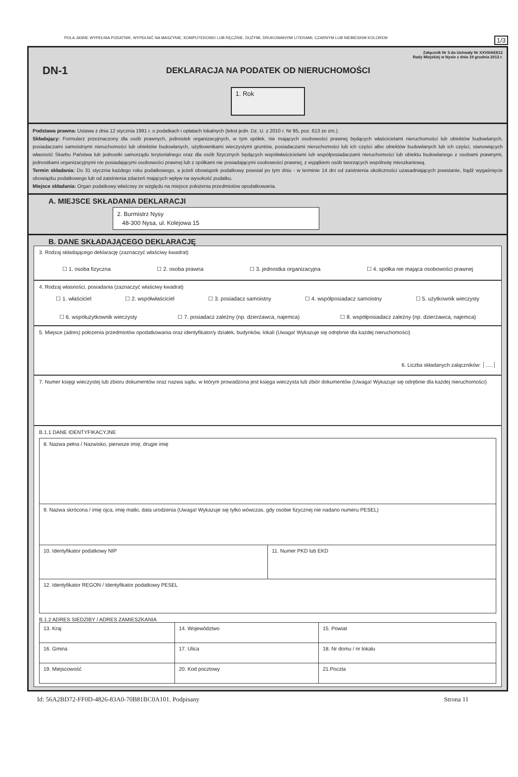POLA JASNE WYPEŁNIA PODATNIK, WYPEŁNIĆ NA MASZYNIE, KOMPUTEROWO LUB RĘCZNIE, DUŻYMI, DRUKOWANYMI LITERAMI, CZARNYM LUB NIEBIESKIM KOLOREM 1/3
Załącznik Nr 3 do Uchwały Nr XXVII/443/12
Rady Miejskiej w Nysie z dnia 19 grudnia 2012 r.
DN-1
DEKLARACJA NA PODATEK OD NIERUCHOMOŚCI
1. Rok
Podstawa prawna: Ustawa z dnia 12 stycznia 1991 r. o podatkach i opłatach lokalnych (tekst jedn. Dz. U. z 2010 r. Nr 95, poz. 613 ze zm.).
Składający: Formularz przeznaczony dla osób prawnych, jednostek organizacyjnych, w tym spółek, nie mających osobowości prawnej będących właścicielami nieruchomości lub obiektów budowlanych, posiadaczami samoistnymi nieruchomości lub obiektów budowlanych, użytkownikami wieczystymi gruntów, posiadaczami nieruchomości lub ich części albo obiektów budowlanych lub ich części, stanowiących własność Skarbu Państwa lub jednostki samorządu terytorialnego oraz dla osób fizycznych będących współwłaścicielami lub współposiadaczami nieruchomości lub obiektu budowlanego z osobami prawnymi, jednostkami organizacyjnymi nie posiadającymi osobowości prawnej lub z spółkami nie posiadającymi osobowości prawnej, z wyjątkiem osób tworzących wspólnotę mieszkaniową.
Termin składania: Do 31 stycznia każdego roku podatkowego, a jeżeli obowiązek podatkowy powstał po tym dniu - w terminie 14 dni od zaistnienia okoliczności uzasadniających powstanie, bądź wygaśnięcie obowiązku podatkowego lub od zaistnienia zdarzeń mających wpływ na wysokość podatku.
Miejsce składania: Organ podatkowy właściwy ze względu na miejsce położenia przedmiotów opodatkowania.
A. MIEJSCE SKŁADANIA DEKLARACJI
2. Burmistrz Nysy
48-300 Nysa, ul. Kolejowa 15
B. DANE SKŁADAJĄCEGO DEKLARACJĘ
3. Rodzaj składającego deklarację (zaznaczyć właściwy kwadrat)
☐ 1. osoba fizyczna ☐ 2. osoba prawna ☐ 3. jednostka organizacyjna ☐ 4. spółka nie mająca osobowości prawnej
4. Rodzaj własności, posiadania (zaznaczyć właściwy kwadrat)
☐ 1. właściciel ☐ 2. współwłaściciel ☐ 3. posiadacz samoistny ☐ 4. współposiadacz samoistny ☐ 5. użytkownik wieczysty
☐ 6. współużytkownik wieczysty ☐ 7. posiadacz zależny (np. dzierżawca, najemca) ☐ 8. współposiadacz zależny (np. dzierżawca, najemca)
5. Miejsce (adres) położenia przedmiotów opodatkowania oraz identyfikator/y działek, budynków, lokali (Uwaga! Wykazuje się odrębnie dla każdej nieruchomości)
6. Liczba składanych załączników: ┆.....┆
7. Numer księgi wieczystej lub zbioru dokumentów oraz nazwa sądu, w którym prowadzona jest księga wieczysta lub zbiór dokumentów (Uwaga! Wykazuje się odrębnie dla każdej nieruchomości)
B.1.1 DANE IDENTYFIKACYJNE
| 8. Nazwa pełna / Nazwisko, pierwsze imię, drugie imię | |
| 9. Nazwa skrócona / imię ojca, imię matki, data urodzenia (Uwaga! Wykazuje się tylko wówczas, gdy osobie fizycznej nie nadano numeru PESEL) | |
| 10. Identyfikator podatkowy NIP | 11. Numer PKD lub EKD |
| 12. Identyfikator REGON / Identyfikator podatkowy PESEL | |
B.1.2 ADRES SIEDZIBY / ADRES ZAMIESZKANIA
| 13. Kraj | 14. Województwo | 15. Powiat |
| 16. Gmina | 17. Ulica | 18. Nr domu / nr lokalu |
| 19. Miejscowość | 20. Kod pocztowy | 21.Poczta |
Id: 56A2BD72-FF0D-4826-83A0-70B81BC0A101. Podpisany Strona 11